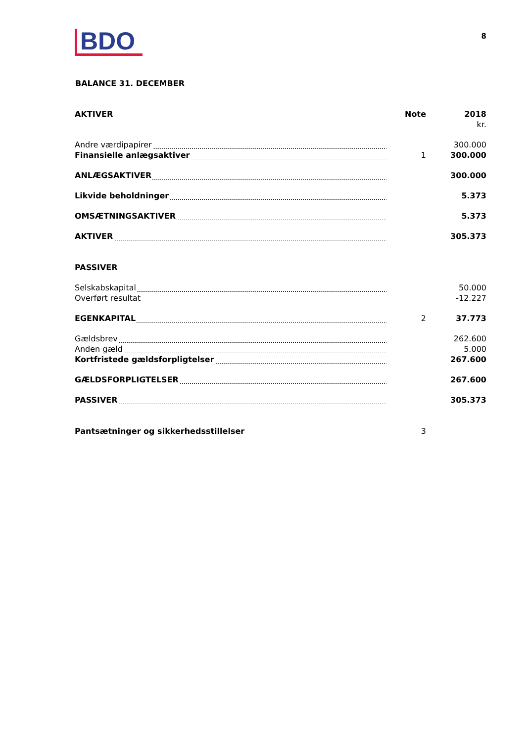BDO
8
BALANCE 31. DECEMBER
| AKTIVER | Note | 2018 |
| --- | --- | --- |
| | | kr. |
| Andre værdipapirer | | 300.000 |
| Finansielle anlægsaktiver | 1 | 300.000 |
| ANLÆGSAKTIVER | | 300.000 |
| Likvide beholdninger | | 5.373 |
| OMSÆTNINGSAKTIVER | | 5.373 |
| AKTIVER | | 305.373 |
| PASSIVER | | |
| Selskabskapital | | 50.000 |
| Overført resultat | | -12.227 |
| EGENKAPITAL | 2 | 37.773 |
| Gældsbrev | | 262.600 |
| Anden gæld | | 5.000 |
| Kortfristede gældsforpligtelser | | 267.600 |
| GÆLDSFORPLIGTELSER | | 267.600 |
| PASSIVER | | 305.373 |
| Pantsætninger og sikkerhedsstillelser | 3 | |